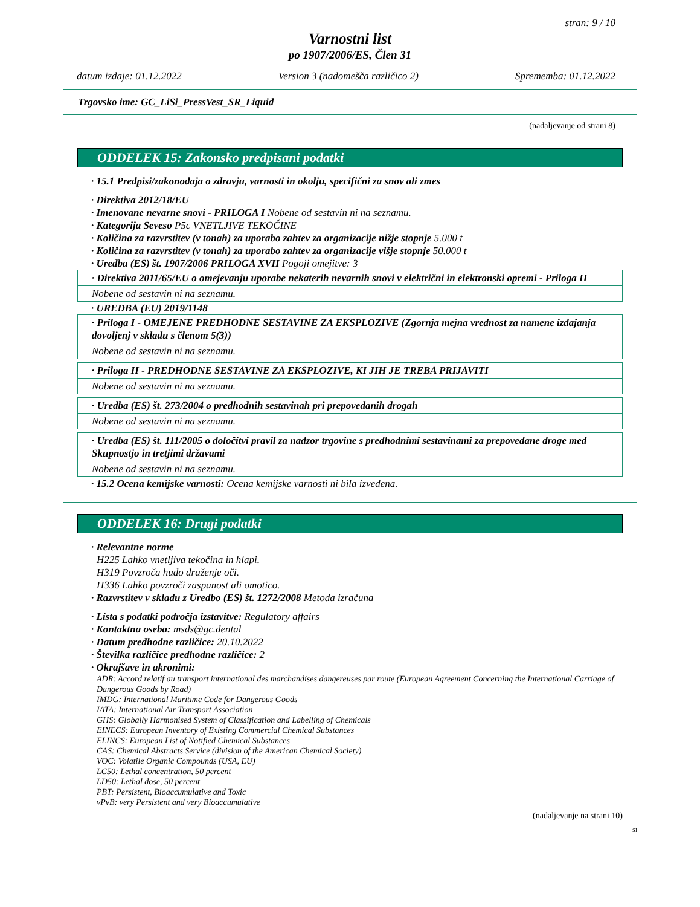stran: 9 / 10
Varnostni list
po 1907/2006/ES, Člen 31
datum izdaje: 01.12.2022 Version 3 (nadomešča različico 2) Sprememba: 01.12.2022
Trgovsko ime: GC_LiSi_PressVest_SR_Liquid
(nadaljevanje od strani 8)
ODDELEK 15: Zakonsko predpisani podatki
· 15.1 Predpisi/zakonodaja o zdravju, varnosti in okolju, specifični za snov ali zmes
· Direktiva 2012/18/EU
· Imenovane nevarne snovi - PRILOGA I Nobene od sestavin ni na seznamu.
· Kategorija Seveso P5c VNETLJIVE TEKOČINE
· Količina za razvrstitev (v tonah) za uporabo zahtev za organizacije nižje stopnje 5.000 t
· Količina za razvrstitev (v tonah) za uporabo zahtev za organizacije višje stopnje 50.000 t
· Uredba (ES) št. 1907/2006 PRILOGA XVII Pogoji omejitve: 3
· Direktiva 2011/65/EU o omejevanju uporabe nekaterih nevarnih snovi v električni in elektronski opremi - Priloga II
Nobene od sestavin ni na seznamu.
· UREDBA (EU) 2019/1148
· Priloga I - OMEJENE PREDHODNE SESTAVINE ZA EKSPLOZIVE (Zgornja mejna vrednost za namene izdajanja dovoljenj v skladu s členom 5(3))
Nobene od sestavin ni na seznamu.
· Priloga II - PREDHODNE SESTAVINE ZA EKSPLOZIVE, KI JIH JE TREBA PRIJAVITI
Nobene od sestavin ni na seznamu.
· Uredba (ES) št. 273/2004 o predhodnih sestavinah pri prepovedanih drogah
Nobene od sestavin ni na seznamu.
· Uredba (ES) št. 111/2005 o določitvi pravil za nadzor trgovine s predhodnimi sestavinami za prepovedane droge med Skupnostjo in tretjimi državami
Nobene od sestavin ni na seznamu.
· 15.2 Ocena kemijske varnosti: Ocena kemijske varnosti ni bila izvedena.
ODDELEK 16: Drugi podatki
· Relevantne norme
H225 Lahko vnetljiva tekočina in hlapi.
H319 Povzroča hudo draženje oči.
H336 Lahko povzroči zaspanost ali omotico.
· Razvrstitev v skladu z Uredbo (ES) št. 1272/2008 Metoda izračuna
· Lista s podatki področja izstavitve: Regulatory affairs
· Kontaktna oseba: msds@gc.dental
· Datum predhodne različice: 20.10.2022
· Številka različice predhodne različice: 2
· Okrajšave in akronimi:
ADR: Accord relatif au transport international des marchandises dangereuses par route (European Agreement Concerning the International Carriage of Dangerous Goods by Road)
IMDG: International Maritime Code for Dangerous Goods
IATA: International Air Transport Association
GHS: Globally Harmonised System of Classification and Labelling of Chemicals
EINECS: European Inventory of Existing Commercial Chemical Substances
ELINCS: European List of Notified Chemical Substances
CAS: Chemical Abstracts Service (division of the American Chemical Society)
VOC: Volatile Organic Compounds (USA, EU)
LC50: Lethal concentration, 50 percent
LD50: Lethal dose, 50 percent
PBT: Persistent, Bioaccumulative and Toxic
vPvB: very Persistent and very Bioaccumulative
(nadaljevanje na strani 10)
SI